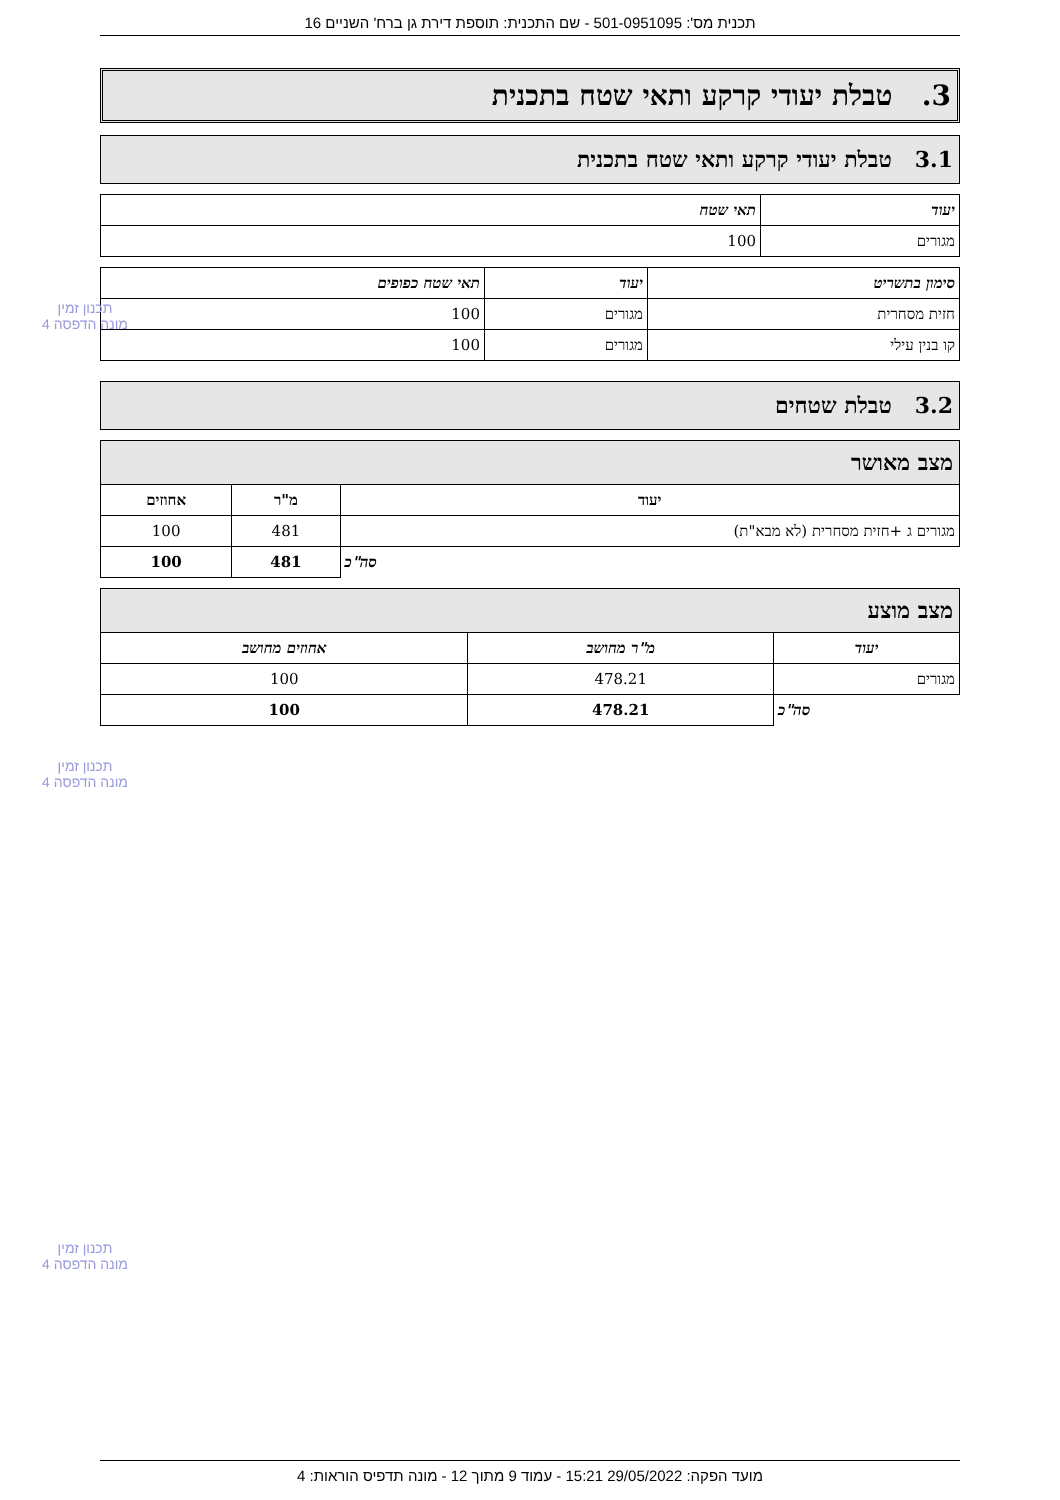תכנית מס': 501-0951095 - שם התכנית: תוספת דירת גן ברח' השניים 16
3. טבלת יעודי קרקע ותאי שטח בתכנית
3.1 טבלת יעודי קרקע ותאי שטח בתכנית
| יעוד | תאי שטח |
| --- | --- |
| מגורים | 100 |
| סימון בתשריט | יעוד | תאי שטח כפופים |
| --- | --- | --- |
| חזית מסחרית | מגורים | 100 |
| קו בנין עילי | מגורים | 100 |
3.2 טבלת שטחים
| מצב מאושר | | |
| --- | --- | --- |
| יעוד | מ"ר | אחוזים |
| מגורים ג +חזית מסחרית (לא מבא"ת) | 481 | 100 |
| סה"כ | 481 | 100 |
| מצב מוצע | | |
| --- | --- | --- |
| יעוד | מ"ר מחושב | אחוזים מחושב |
| מגורים | 478.21 | 100 |
| סה"כ | 478.21 | 100 |
תכנון זמין
מונה הדפסה 4
תכנון זמין
מונה הדפסה 4
תכנון זמין
מונה הדפסה 4
מועד הפקה: 29/05/2022 15:21 - עמוד 9 מתוך 12 - מונה תדפיס הוראות: 4